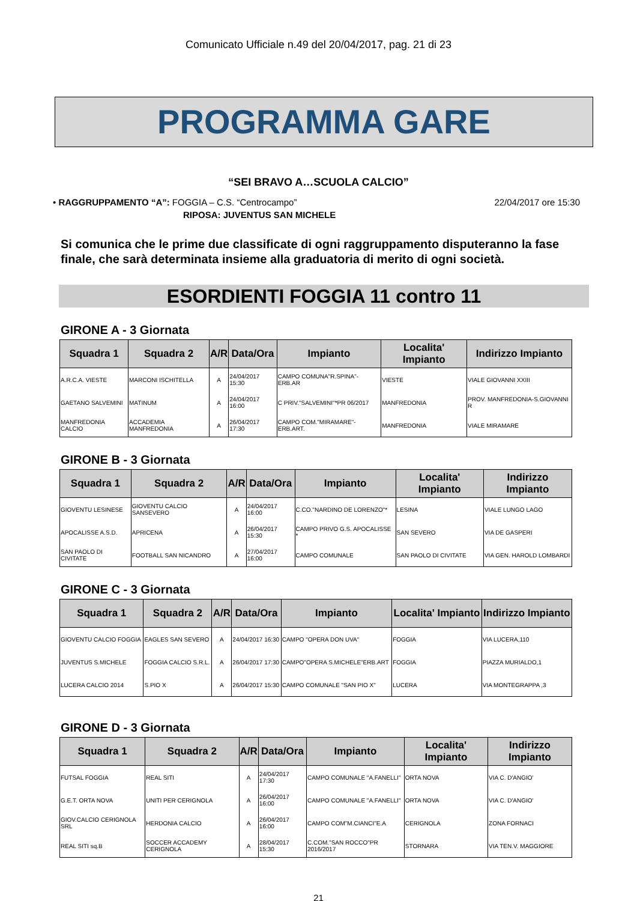Comunicato Ufficiale n.49 del 20/04/2017, pag. 21 di 23
PROGRAMMA GARE
“SEI BRAVO A…SCUOLA CALCIO”
• RAGGRUPPAMENTO “A”: FOGGIA – C.S. “Centrocampo” 22/04/2017 ore 15:30
RIPOSA: JUVENTUS SAN MICHELE
Si comunica che le prime due classificate di ogni raggruppamento disputeranno la fase finale, che sarà determinata insieme alla graduatoria di merito di ogni società.
ESORDIENTI FOGGIA 11 contro 11
GIRONE A - 3 Giornata
| Squadra 1 | Squadra 2 | A/R | Data/Ora | Impianto | Localita' Impianto | Indirizzo Impianto |
| --- | --- | --- | --- | --- | --- | --- |
| A.R.C.A. VIESTE | MARCONI ISCHITELLA | A | 24/04/2017 15:30 | CAMPO COMUNA"R.SPINA"-ERB.AR | VIESTE | VIALE GIOVANNI XXIII |
| GAETANO SALVEMINI | MATINUM | A | 24/04/2017 16:00 | C PRIV."SALVEMINI"*PR 06/2017 | MANFREDONIA | PROV. MANFREDONIA-S.GIOVANNI R |
| MANFREDONIA CALCIO | ACCADEMIA MANFREDONIA | A | 26/04/2017 17:30 | CAMPO COM."MIRAMARE"-ERB.ART. | MANFREDONIA | VIALE MIRAMARE |
GIRONE B - 3 Giornata
| Squadra 1 | Squadra 2 | A/R | Data/Ora | Impianto | Localita' Impianto | Indirizzo Impianto |
| --- | --- | --- | --- | --- | --- | --- |
| GIOVENTU LESINESE | GIOVENTU CALCIO SANSEVERO | A | 24/04/2017 16:00 | C.CO."NARDINO DE LORENZO"* | LESINA | VIALE LUNGO LAGO |
| APOCALISSE A.S.D. | APRICENA | A | 26/04/2017 15:30 | CAMPO PRIVO G.S. APOCALISSE * | SAN SEVERO | VIA DE GASPERI |
| SAN PAOLO DI CIVITATE | FOOTBALL SAN NICANDRO | A | 27/04/2017 16:00 | CAMPO COMUNALE | SAN PAOLO DI CIVITATE | VIA GEN. HAROLD LOMBARDI |
GIRONE C - 3 Giornata
| Squadra 1 | Squadra 2 | A/R | Data/Ora | Impianto | Localita' Impianto | Indirizzo Impianto |
| --- | --- | --- | --- | --- | --- | --- |
| GIOVENTU CALCIO FOGGIA | EAGLES SAN SEVERO | A | 24/04/2017 16:30 | CAMPO "OPERA DON UVA" | FOGGIA | VIA LUCERA,110 |
| JUVENTUS S.MICHELE | FOGGIA CALCIO S.R.L. | A | 26/04/2017 17:30 | CAMPO"OPERA S.MICHELE"ERB.ART | FOGGIA | PIAZZA MURIALDO,1 |
| LUCERA CALCIO 2014 | S.PIO X | A | 26/04/2017 15:30 | CAMPO COMUNALE "SAN PIO X" | LUCERA | VIA MONTEGRAPPA ,3 |
GIRONE D - 3 Giornata
| Squadra 1 | Squadra 2 | A/R | Data/Ora | Impianto | Localita' Impianto | Indirizzo Impianto |
| --- | --- | --- | --- | --- | --- | --- |
| FUTSAL FOGGIA | REAL SITI | A | 24/04/2017 17:30 | CAMPO COMUNALE "A.FANELLI" | ORTA NOVA | VIA C. D'ANGIO' |
| G.E.T. ORTA NOVA | UNITI PER CERIGNOLA | A | 26/04/2017 16:00 | CAMPO COMUNALE "A.FANELLI" | ORTA NOVA | VIA C. D'ANGIO' |
| GIOV.CALCIO CERIGNOLA SRL | HERDONIA CALCIO | A | 26/04/2017 16:00 | CAMPO COM"M.CIANCI"E.A | CERIGNOLA | ZONA FORNACI |
| REAL SITI sq.B | SOCCER ACCADEMY CERIGNOLA | A | 28/04/2017 15:30 | C.COM."SAN ROCCO"PR 2016/2017 | STORNARA | VIA TEN.V. MAGGIORE |
21